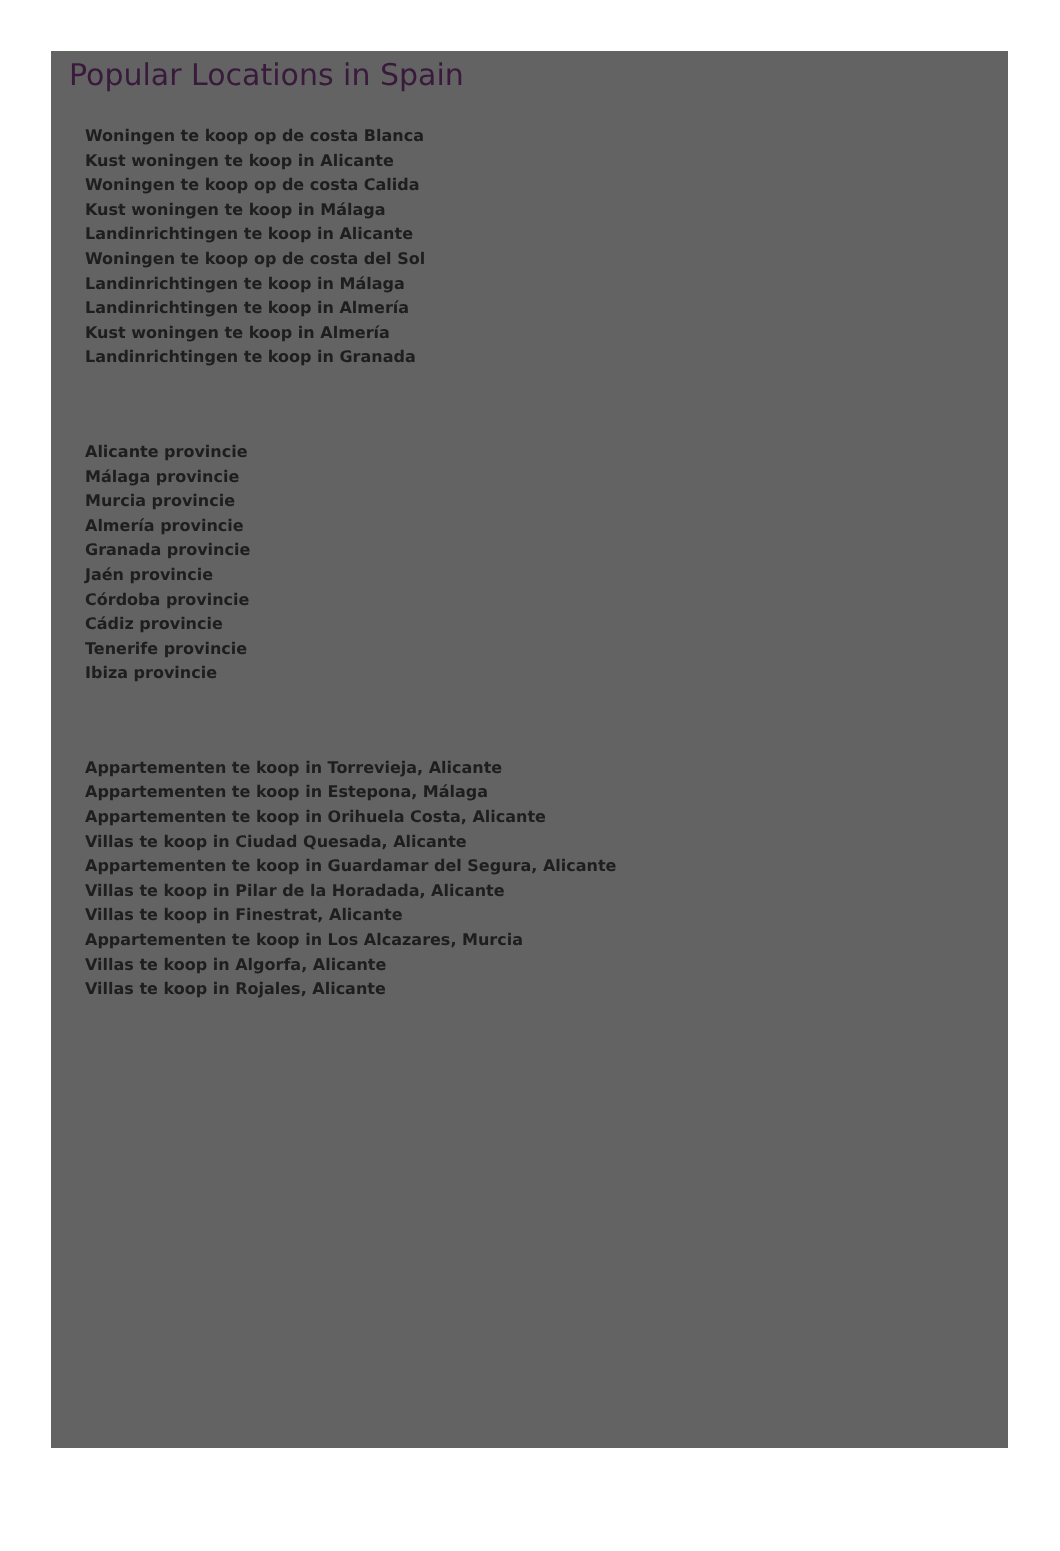Popular Locations in Spain
Woningen te koop op de costa Blanca
Kust woningen te koop in Alicante
Woningen te koop op de costa Calida
Kust woningen te koop in Málaga
Landinrichtingen te koop in Alicante
Woningen te koop op de costa del Sol
Landinrichtingen te koop in Málaga
Landinrichtingen te koop in Almería
Kust woningen te koop in Almería
Landinrichtingen te koop in Granada
Alicante provincie
Málaga provincie
Murcia provincie
Almería provincie
Granada provincie
Jaén provincie
Córdoba provincie
Cádiz provincie
Tenerife provincie
Ibiza provincie
Appartementen te koop in Torrevieja, Alicante
Appartementen te koop in Estepona, Málaga
Appartementen te koop in Orihuela Costa, Alicante
Villas te koop in Ciudad Quesada, Alicante
Appartementen te koop in Guardamar del Segura, Alicante
Villas te koop in Pilar de la Horadada, Alicante
Villas te koop in Finestrat, Alicante
Appartementen te koop in Los Alcazares, Murcia
Villas te koop in Algorfa, Alicante
Villas te koop in Rojales, Alicante